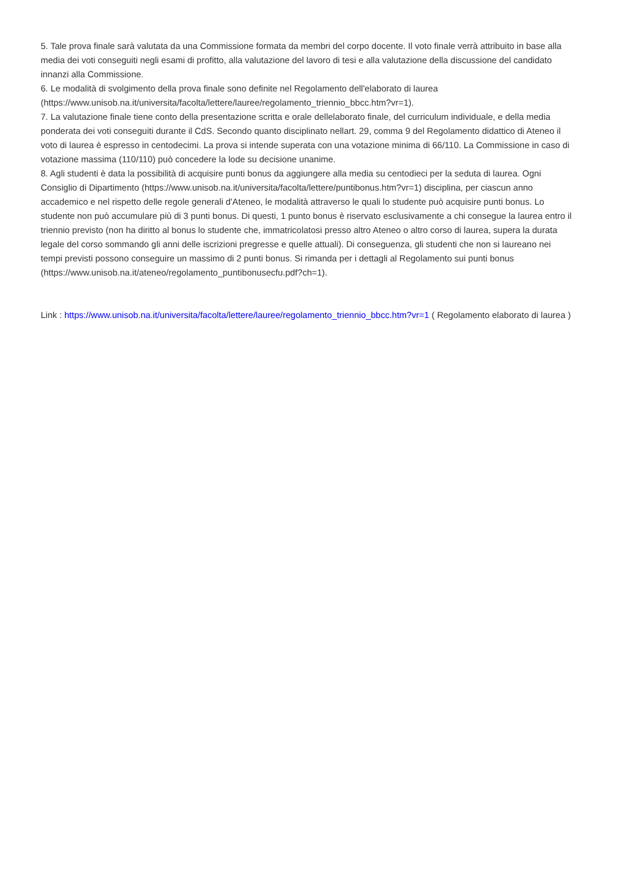5. Tale prova finale sarà valutata da una Commissione formata da membri del corpo docente. Il voto finale verrà attribuito in base alla media dei voti conseguiti negli esami di profitto, alla valutazione del lavoro di tesi e alla valutazione della discussione del candidato innanzi alla Commissione.
6. Le modalità di svolgimento della prova finale sono definite nel Regolamento dell'elaborato di laurea (https://www.unisob.na.it/universita/facolta/lettere/lauree/regolamento_triennio_bbcc.htm?vr=1).
7. La valutazione finale tiene conto della presentazione scritta e orale dellelaborato finale, del curriculum individuale, e della media ponderata dei voti conseguiti durante il CdS. Secondo quanto disciplinato nellart. 29, comma 9 del Regolamento didattico di Ateneo il voto di laurea è espresso in centodecimi. La prova si intende superata con una votazione minima di 66/110. La Commissione in caso di votazione massima (110/110) può concedere la lode su decisione unanime.
8. Agli studenti è data la possibilità di acquisire punti bonus da aggiungere alla media su centodieci per la seduta di laurea. Ogni Consiglio di Dipartimento (https://www.unisob.na.it/universita/facolta/lettere/puntibonus.htm?vr=1) disciplina, per ciascun anno accademico e nel rispetto delle regole generali d'Ateneo, le modalità attraverso le quali lo studente può acquisire punti bonus. Lo studente non può accumulare più di 3 punti bonus. Di questi, 1 punto bonus è riservato esclusivamente a chi consegue la laurea entro il triennio previsto (non ha diritto al bonus lo studente che, immatricolatosi presso altro Ateneo o altro corso di laurea, supera la durata legale del corso sommando gli anni delle iscrizioni pregresse e quelle attuali). Di conseguenza, gli studenti che non si laureano nei tempi previsti possono conseguire un massimo di 2 punti bonus. Si rimanda per i dettagli al Regolamento sui punti bonus
(https://www.unisob.na.it/ateneo/regolamento_puntibonusecfu.pdf?ch=1).
Link : https://www.unisob.na.it/universita/facolta/lettere/lauree/regolamento_triennio_bbcc.htm?vr=1 ( Regolamento elaborato di laurea )